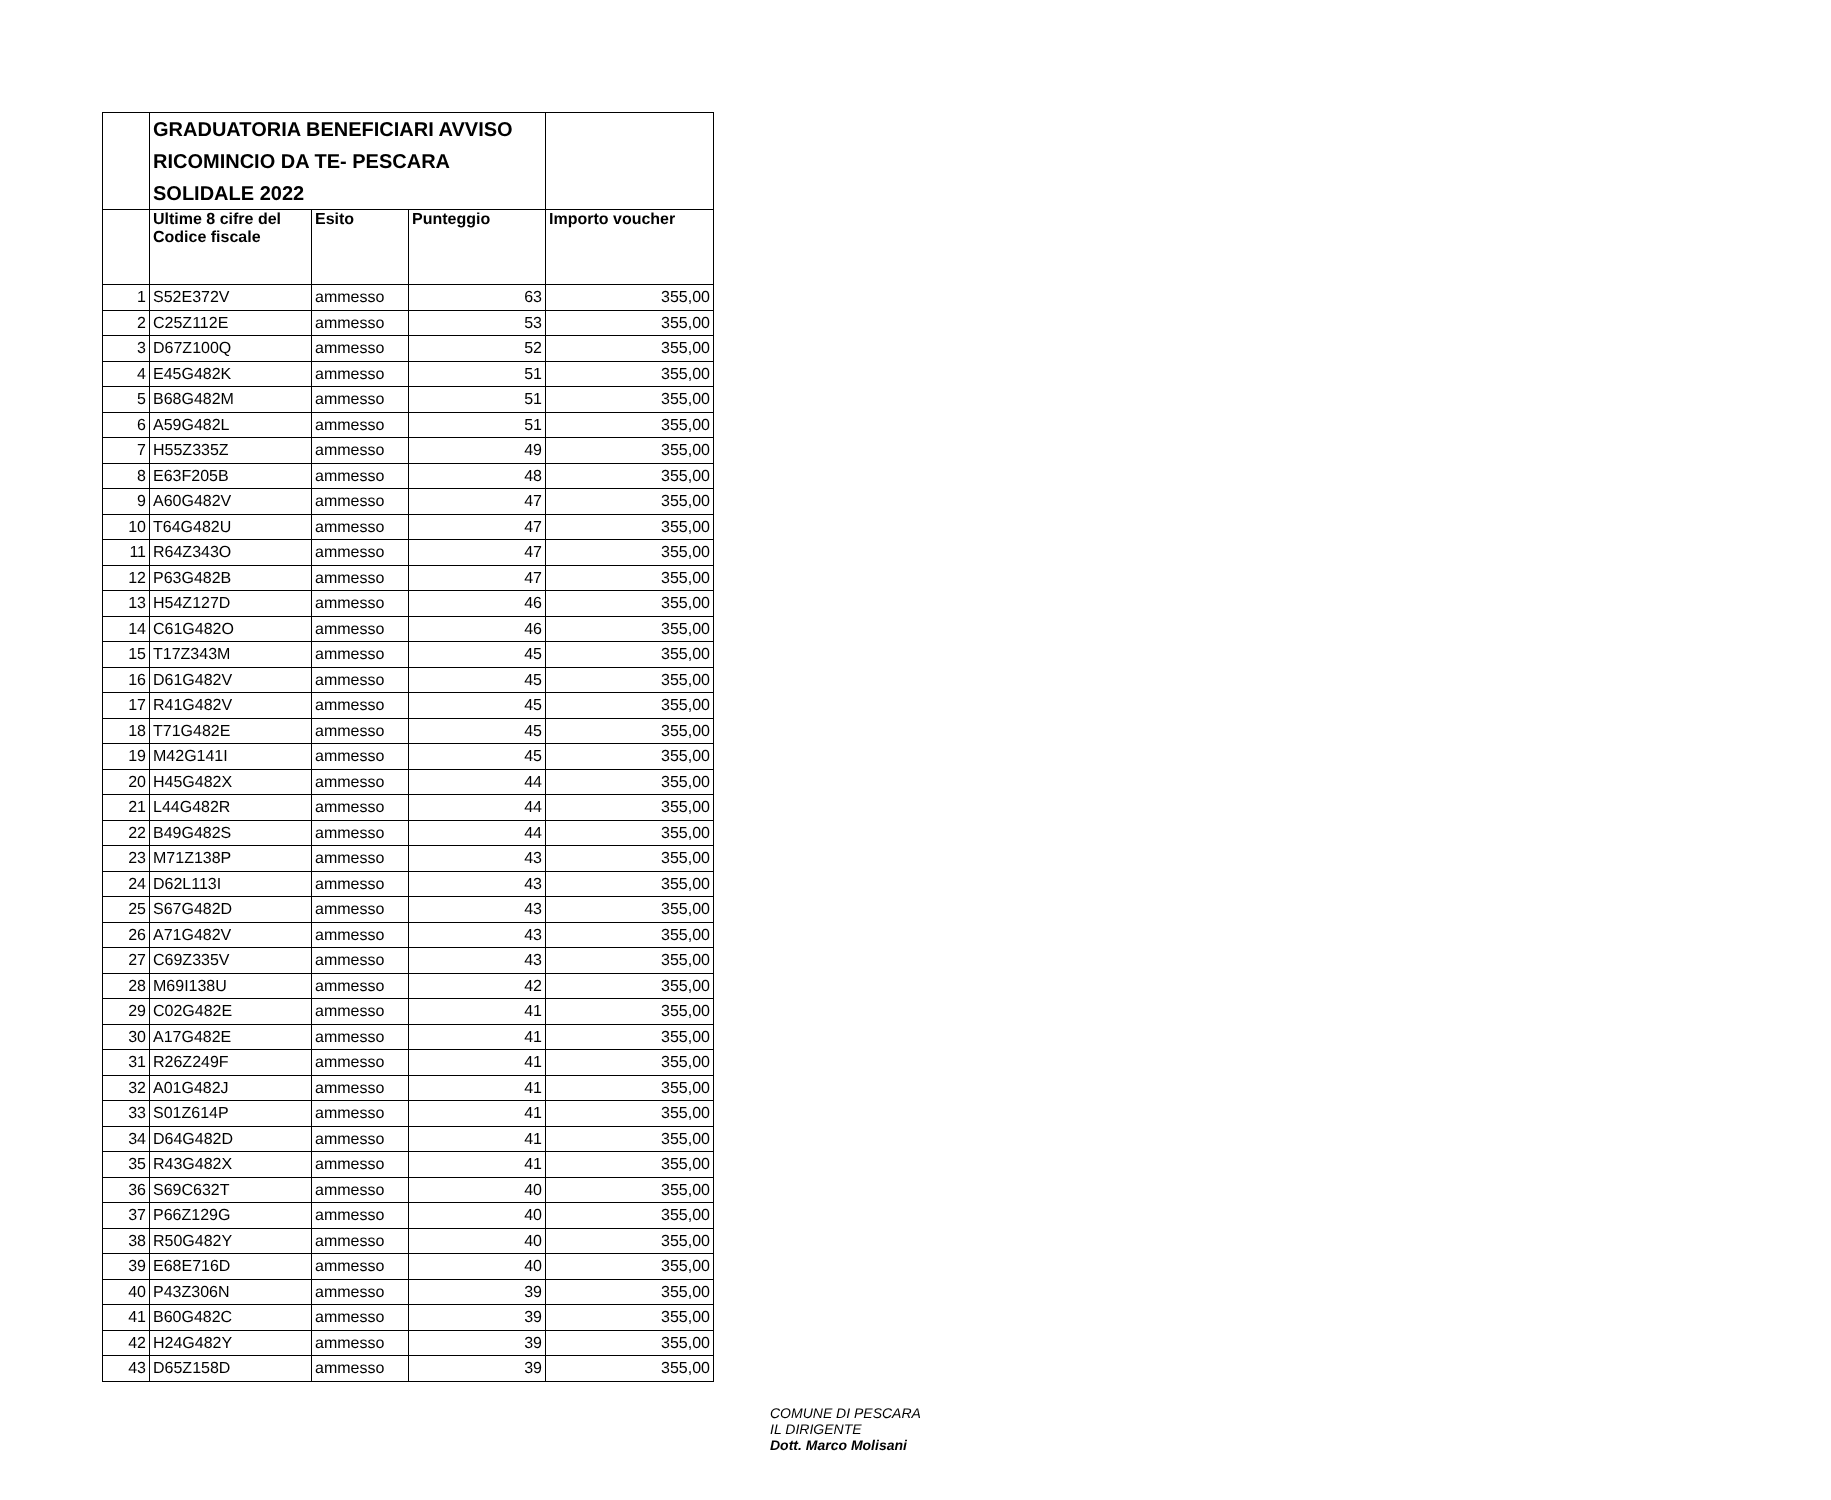| | GRADUATORIA BENEFICIARI AVVISO RICOMINCIO DA TE- PESCARA SOLIDALE 2022 | | | |
| --- | --- | --- | --- | --- |
| | Ultime 8 cifre del Codice fiscale | Esito | Punteggio | Importo voucher |
| 1 | S52E372V | ammesso | 63 | 355,00 |
| 2 | C25Z112E | ammesso | 53 | 355,00 |
| 3 | D67Z100Q | ammesso | 52 | 355,00 |
| 4 | E45G482K | ammesso | 51 | 355,00 |
| 5 | B68G482M | ammesso | 51 | 355,00 |
| 6 | A59G482L | ammesso | 51 | 355,00 |
| 7 | H55Z335Z | ammesso | 49 | 355,00 |
| 8 | E63F205B | ammesso | 48 | 355,00 |
| 9 | A60G482V | ammesso | 47 | 355,00 |
| 10 | T64G482U | ammesso | 47 | 355,00 |
| 11 | R64Z343O | ammesso | 47 | 355,00 |
| 12 | P63G482B | ammesso | 47 | 355,00 |
| 13 | H54Z127D | ammesso | 46 | 355,00 |
| 14 | C61G482O | ammesso | 46 | 355,00 |
| 15 | T17Z343M | ammesso | 45 | 355,00 |
| 16 | D61G482V | ammesso | 45 | 355,00 |
| 17 | R41G482V | ammesso | 45 | 355,00 |
| 18 | T71G482E | ammesso | 45 | 355,00 |
| 19 | M42G141I | ammesso | 45 | 355,00 |
| 20 | H45G482X | ammesso | 44 | 355,00 |
| 21 | L44G482R | ammesso | 44 | 355,00 |
| 22 | B49G482S | ammesso | 44 | 355,00 |
| 23 | M71Z138P | ammesso | 43 | 355,00 |
| 24 | D62L113I | ammesso | 43 | 355,00 |
| 25 | S67G482D | ammesso | 43 | 355,00 |
| 26 | A71G482V | ammesso | 43 | 355,00 |
| 27 | C69Z335V | ammesso | 43 | 355,00 |
| 28 | M69I138U | ammesso | 42 | 355,00 |
| 29 | C02G482E | ammesso | 41 | 355,00 |
| 30 | A17G482E | ammesso | 41 | 355,00 |
| 31 | R26Z249F | ammesso | 41 | 355,00 |
| 32 | A01G482J | ammesso | 41 | 355,00 |
| 33 | S01Z614P | ammesso | 41 | 355,00 |
| 34 | D64G482D | ammesso | 41 | 355,00 |
| 35 | R43G482X | ammesso | 41 | 355,00 |
| 36 | S69C632T | ammesso | 40 | 355,00 |
| 37 | P66Z129G | ammesso | 40 | 355,00 |
| 38 | R50G482Y | ammesso | 40 | 355,00 |
| 39 | E68E716D | ammesso | 40 | 355,00 |
| 40 | P43Z306N | ammesso | 39 | 355,00 |
| 41 | B60G482C | ammesso | 39 | 355,00 |
| 42 | H24G482Y | ammesso | 39 | 355,00 |
| 43 | D65Z158D | ammesso | 39 | 355,00 |
COMUNE DI PESCARA
IL DIRIGENTE
Dott. Marco Molisani